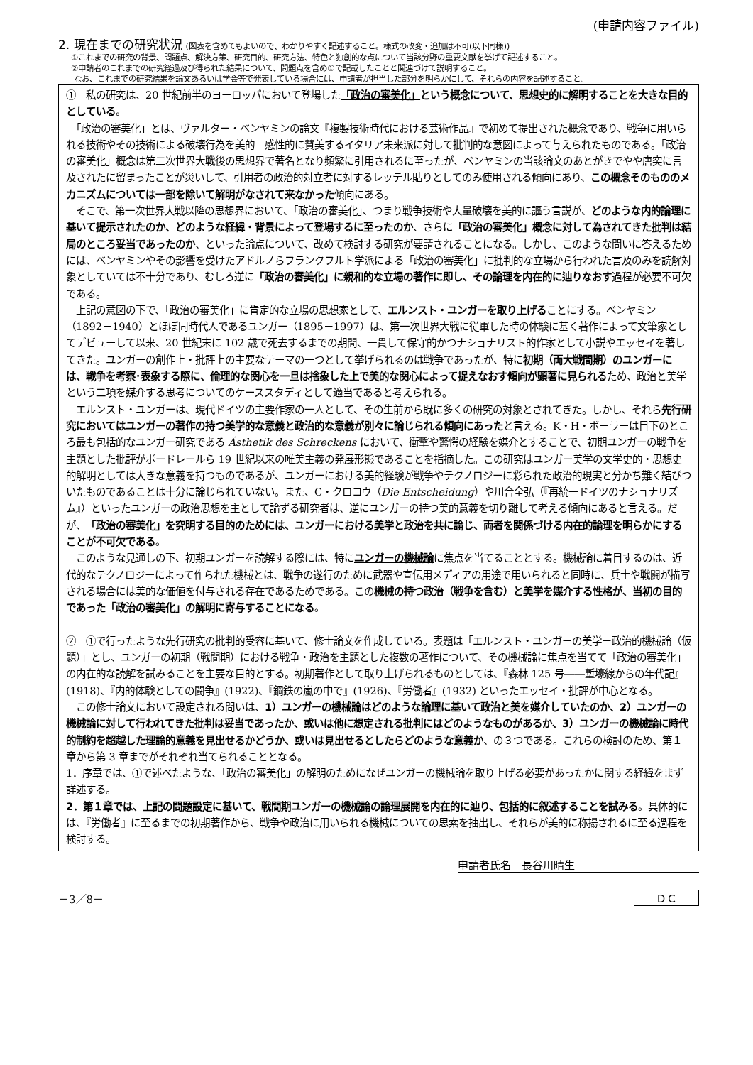(申請内容ファイル)
2. 現在までの研究状況 (図表を含めてもよいので、わかりやすく記述すること。様式の改変・追加は不可(以下同様))
①これまでの研究の背景、問題点、解決方策、研究目的、研究方法、特色と独創的な点について当該分野の重要文献を挙げて記述すること。
②申請者のこれまでの研究経過及び得られた結果について、問題点を含め①で記載したことと関連づけて説明すること。
なお、これまでの研究結果を論文あるいは学会等で発表している場合には、申請者が担当した部分を明らかにして、それらの内容を記述すること。
①　私の研究は、20 世紀前半のヨーロッパにおいて登場した「政治の審美化」という概念について、思想史的に解明することを大きな目的としている。
　「政治の審美化」とは、ヴァルター・ベンヤミンの論文『複製技術時代における芸術作品』で初めて提出された概念であり、戦争に用いられる技術やその技術による破壊行為を美的＝感性的に賛美するイタリア未来派に対して批判的な意図によって与えられたものである。「政治の審美化」概念は第二次世界大戦後の思想界で著名となり頻繁に引用されるに至ったが、ベンヤミンの当該論文のあとがきでやや唐突に言及されたに留まったことが災いして、引用者の政治的対立者に対するレッテル貼りとしてのみ使用される傾向にあり、この概念そのもののメカニズムについては一部を除いて解明がなされて来なかった傾向にある。
　そこで、第一次世界大戦以降の思想界において、「政治の審美化」、つまり戦争技術や大量破壊を美的に謳う言説が、どのような内的論理に基いて提示されたのか、どのような経緯・背景によって登場するに至ったのか、さらに「政治の審美化」概念に対して為されてきた批判は結局のところ妥当であったのか、といった論点について、改めて検討する研究が要請されることになる。しかし、このような問いに答えるためには、ベンヤミンやその影響を受けたアドルノらフランクフルト学派による「政治の審美化」に批判的な立場から行われた言及のみを読解対象としていては不十分であり、むしろ逆に「政治の審美化」に親和的な立場の著作に即し、その論理を内在的に辿りなおす過程が必要不可欠である。
　上記の意図の下で、「政治の審美化」に肯定的な立場の思想家として、エルンスト・ユンガーを取り上げることにする。ベンヤミン（1892－1940）とほぼ同時代人であるユンガー（1895－1997）は、第一次世界大戦に従軍した時の体験に基く著作によって文筆家としてデビューして以来、20 世紀末に 102 歳で死去するまでの期間、一貫して保守的かつナショナリスト的作家として小説やエッセイを著してきた。ユンガーの創作上・批評上の主要なテーマの一つとして挙げられるのは戦争であったが、特に初期（両大戦間期）のユンガーには、戦争を考察･表象する際に、倫理的な関心を一旦は捨象した上で美的な関心によって捉えなおす傾向が顕著に見られるため、政治と美学という二項を媒介する思考についてのケーススタディとして適当であると考えられる。
　エルンスト・ユンガーは、現代ドイツの主要作家の一人として、その生前から既に多くの研究の対象とされてきた。しかし、それら先行研究においてはユンガーの著作の持つ美学的な意義と政治的な意義が別々に論じられる傾向にあったと言える。K・H・ボーラーは目下のところ最も包括的なユンガー研究である Ästhetik des Schreckens において、衝撃や驚愕の経験を媒介とすることで、初期ユンガーの戦争を主題とした批評がボードレールら 19 世紀以来の唯美主義の発展形態であることを指摘した。この研究はユンガー美学の文学史的・思想史的解明としては大きな意義を持つものであるが、ユンガーにおける美的経験が戦争やテクノロジーに彩られた政治的現実と分かち難く結びついたものであることは十分に論じられていない。また、C・クロコウ（Die Entscheidung）や川合全弘（『再統一ドイツのナショナリズム』）といったユンガーの政治思想を主として論ずる研究者は、逆にユンガーの持つ美的意義を切り離して考える傾向にあると言える。だが、「政治の審美化」を究明する目的のためには、ユンガーにおける美学と政治を共に論じ、両者を関係づける内在的論理を明らかにすることが不可欠である。
　このような見通しの下、初期ユンガーを読解する際には、特にユンガーの機械論に焦点を当てることとする。機械論に着目するのは、近代的なテクノロジーによって作られた機械とは、戦争の遂行のために武器や宣伝用メディアの用途で用いられると同時に、兵士や戦闘が描写される場合には美的な価値を付与される存在であるためである。この機械の持つ政治（戦争を含む）と美学を媒介する性格が、当初の目的であった「政治の審美化」の解明に寄与することになる。
②　①で行ったような先行研究の批判的受容に基いて、修士論文を作成している。表題は「エルンスト・ユンガーの美学－政治的機械論（仮題）」とし、ユンガーの初期（戦間期）における戦争・政治を主題とした複数の著作について、その機械論に焦点を当てて「政治の審美化」の内在的な読解を試みることを主要な目的とする。初期著作として取り上げられるものとしては、『森林 125 号――塹壕線からの年代記』(1918)、『内的体験としての闘争』(1922)、『鋼鉄の嵐の中で』(1926)、『労働者』(1932) といったエッセイ・批評が中心となる。
　この修士論文において設定される問いは、1）ユンガーの機械論はどのような論理に基いて政治と美を媒介していたのか、2）ユンガーの機械論に対して行われてきた批判は妥当であったか、或いは他に想定される批判にはどのようなものがあるか、3）ユンガーの機械論に時代的制約を超越した理論的意義を見出せるかどうか、或いは見出せるとしたらどのような意義か、の３つである。これらの検討のため、第１章から第 3 章までがそれぞれ当てられることとなる。
1．序章では、①で述べたような、「政治の審美化」の解明のためになぜユンガーの機械論を取り上げる必要があったかに関する経緯をまず詳述する。
2．第１章では、上記の問題設定に基いて、戦間期ユンガーの機械論の論理展開を内在的に辿り、包括的に叙述することを試みる。具体的には、『労働者』に至るまでの初期著作から、戦争や政治に用いられる機械についての思索を抽出し、それらが美的に称揚されるに至る過程を検討する。
申請者氏名　長谷川晴生
－3／8－
ＤＣ